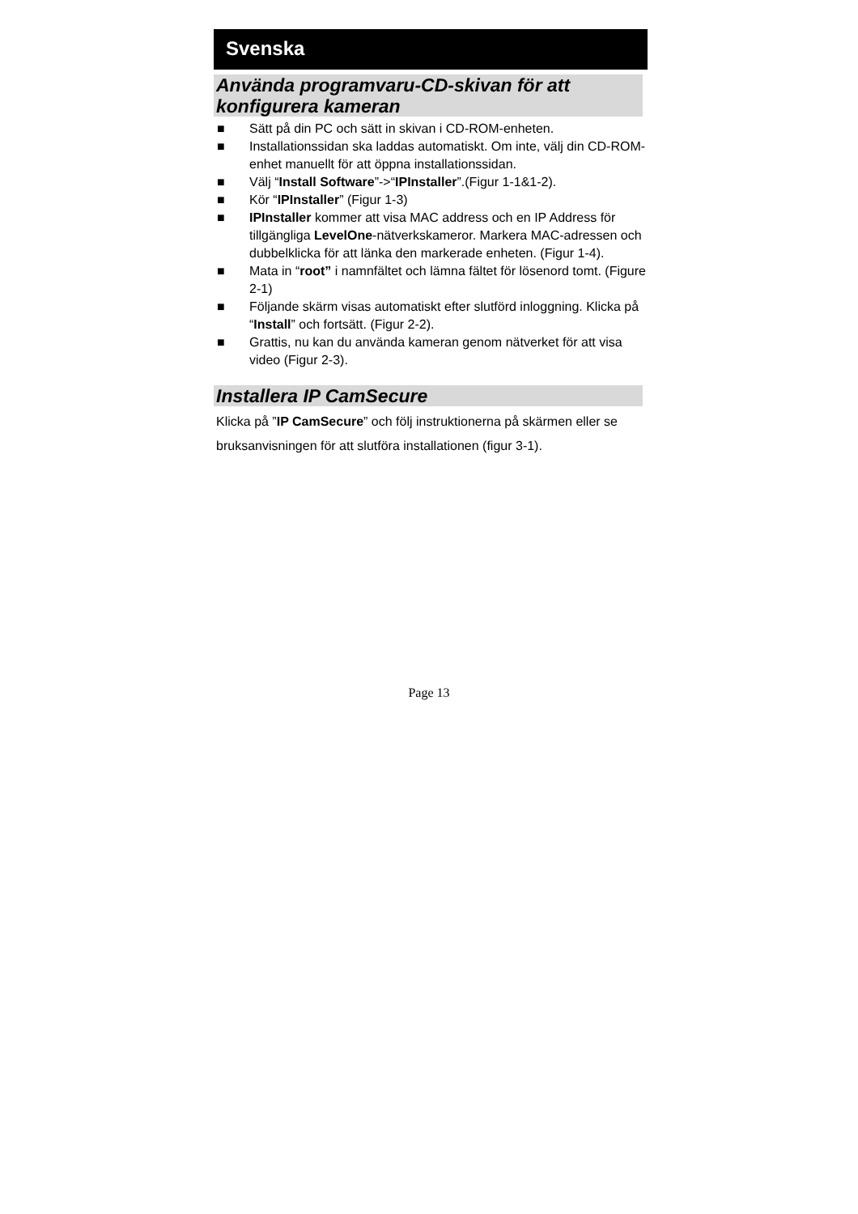Svenska
Använda programvaru-CD-skivan för att konfigurera kameran
■ Sätt på din PC och sätt in skivan i CD-ROM-enheten.
■ Installationssidan ska laddas automatiskt. Om inte, välj din CD-ROM-enhet manuellt för att öppna installationssidan.
■ Välj “Install Software”->“IPInstaller”.(Figur 1-1&1-2).
■ Kör “IPInstaller” (Figur 1-3)
■ IPInstaller kommer att visa MAC address och en IP Address för tillgängliga LevelOne-nätverkskameror. Markera MAC-adressen och dubbelklicka för att länka den markerade enheten. (Figur 1-4).
■ Mata in “root” i namnfältet och lämna fältet för lösenord tomt. (Figure 2-1)
■ Följande skärm visas automatiskt efter slutförd inloggning. Klicka på “Install” och fortsätt. (Figur 2-2).
■ Grattis, nu kan du använda kameran genom nätverket för att visa video (Figur 2-3).
Installera IP CamSecure
Klicka på ”IP CamSecure” och följ instruktionerna på skärmen eller se bruksanvisningen för att slutföra installationen (figur 3-1).
Page 13